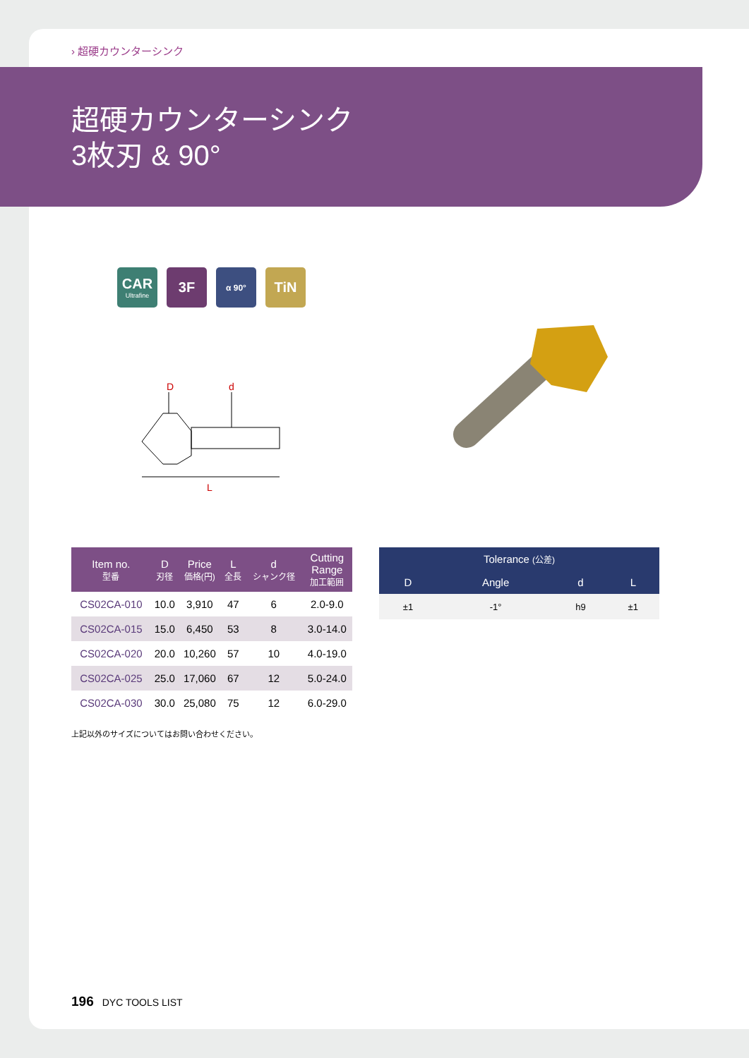› 超硬カウンターシンク
超硬カウンターシンク
3枚刃 & 90°
CAR
Ultrafine
3F
α 90°
TiN
D
d
L
| Item no. 型番 | D 刃径 | Price 価格(円) | L 全長 | d シャンク径 | Cutting Range 加工範囲 |
| --- | --- | --- | --- | --- | --- |
| CS02CA-010 | 10.0 | 3,910 | 47 | 6 | 2.0-9.0 |
| CS02CA-015 | 15.0 | 6,450 | 53 | 8 | 3.0-14.0 |
| CS02CA-020 | 20.0 | 10,260 | 57 | 10 | 4.0-19.0 |
| CS02CA-025 | 25.0 | 17,060 | 67 | 12 | 5.0-24.0 |
| CS02CA-030 | 30.0 | 25,080 | 75 | 12 | 6.0-29.0 |
| Tolerance (公差) | | | |
| --- | --- | --- | --- |
| D | Angle | d | L |
| ±1 | -1° | h9 | ±1 |
上記以外のサイズについてはお問い合わせください。
196 DYC TOOLS LIST